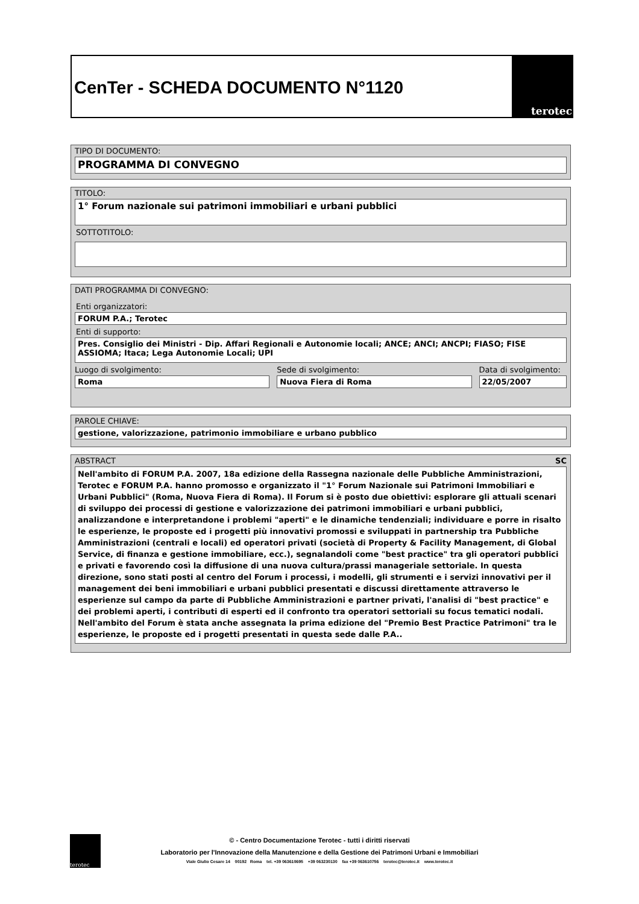CenTer - SCHEDA DOCUMENTO N°1120
terotec
TIPO DI DOCUMENTO:
PROGRAMMA DI CONVEGNO
TITOLO:
1° Forum nazionale sui patrimoni immobiliari e urbani pubblici
SOTTOTITOLO:
DATI PROGRAMMA DI CONVEGNO:
Enti organizzatori:
FORUM P.A.; Terotec
Enti di supporto:
Pres. Consiglio dei Ministri - Dip. Affari Regionali e Autonomie locali; ANCE; ANCI; ANCPI; FIASO; FISE ASSIOMA; Itaca; Lega Autonomie Locali; UPI
Luogo di svolgimento:
Roma
Sede di svolgimento:
Nuova Fiera di Roma
Data di svolgimento:
22/05/2007
PAROLE CHIAVE:
gestione, valorizzazione, patrimonio immobiliare e urbano pubblico
ABSTRACT SC
Nell'ambito di FORUM P.A. 2007, 18a edizione della Rassegna nazionale delle Pubbliche Amministrazioni, Terotec e FORUM P.A. hanno promosso e organizzato il "1° Forum Nazionale sui Patrimoni Immobiliari e Urbani Pubblici" (Roma, Nuova Fiera di Roma). Il Forum si è posto due obiettivi: esplorare gli attuali scenari di sviluppo dei processi di gestione e valorizzazione dei patrimoni immobiliari e urbani pubblici, analizzandone e interpretandone i problemi "aperti" e le dinamiche tendenziali; individuare e porre in risalto le esperienze, le proposte ed i progetti più innovativi promossi e sviluppati in partnership tra Pubbliche Amministrazioni (centrali e locali) ed operatori privati (società di Property & Facility Management, di Global Service, di finanza e gestione immobiliare, ecc.), segnalandoli come "best practice" tra gli operatori pubblici e privati e favorendo così la diffusione di una nuova cultura/prassi manageriale settoriale. In questa direzione, sono stati posti al centro del Forum i processi, i modelli, gli strumenti e i servizi innovativi per il management dei beni immobiliari e urbani pubblici presentati e discussi direttamente attraverso le esperienze sul campo da parte di Pubbliche Amministrazioni e partner privati, l'analisi di "best practice" e dei problemi aperti, i contributi di esperti ed il confronto tra operatori settoriali su focus tematici nodali. Nell'ambito del Forum è stata anche assegnata la prima edizione del "Premio Best Practice Patrimoni" tra le esperienze, le proposte ed i progetti presentati in questa sede dalle P.A..
terotec
© - Centro Documentazione Terotec - tutti i diritti riservati
Laboratorio per l'Innovazione della Manutenzione e della Gestione dei Patrimoni Urbani e Immobiliari
Viale Giulio Cesare 14 00192 Roma tel. +39 063610695 +39 063230130 fax +39 063610756 terotec@terotec.it www.terotec.it